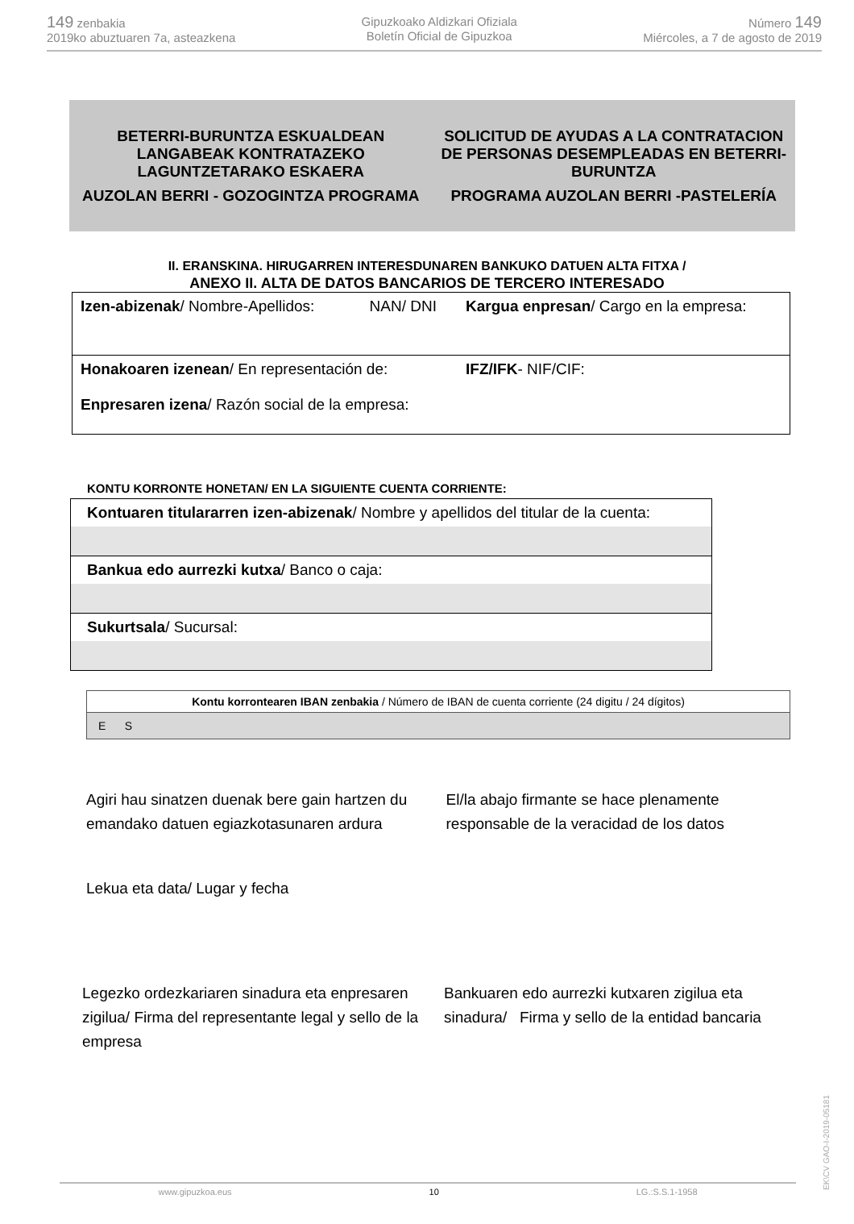149 zenbakia
2019ko abuztuaren 7a, asteazkena
Gipuzkoako Aldizkari Ofiziala
Boletín Oficial de Gipuzkoa
Número 149
Miércoles, a 7 de agosto de 2019
BETERRI-BURUNTZA ESKUALDEAN LANGABEAK KONTRATAZEKO LAGUNTZETARAKO ESKAERA
AUZOLAN BERRI - GOZOGINTZA PROGRAMA
SOLICITUD DE AYUDAS A LA CONTRATACION DE PERSONAS DESEMPLEADAS EN BETERRI-BURUNTZA
PROGRAMA AUZOLAN BERRI -PASTELERÍA
II. ERANSKINA. HIRUGARREN INTERESDUNAREN BANKUKO DATUEN ALTA FITXA /
ANEXO II. ALTA DE DATOS BANCARIOS DE TERCERO INTERESADO
| Izen-abizenak / Nombre-Apellidos: | NAN/ DNI | Kargua enpresan / Cargo en la empresa: |
| Honakoaren izenean / En representación de: Enpresaren izena / Razón social de la empresa: | | IFZ/IFK - NIF/CIF: |
KONTU KORRONTE HONETAN/ EN LA SIGUIENTE CUENTA CORRIENTE:
| Kontuaren titulararren izen-abizenak / Nombre y apellidos del titular de la cuenta: |
| Bankua edo aurrezki kutxa / Banco o caja: |
| Sukurtsala / Sucursal: |
| Kontu korrontearen IBAN zenbakia / Número de IBAN de cuenta corriente (24 digitu / 24 dígitos) |
| E S |
Agiri hau sinatzen duenak bere gain hartzen du emandako datuen egiazkotasunaren ardura
El/la abajo firmante se hace plenamente responsable de la veracidad de los datos
Lekua eta data/ Lugar y fecha
Legezko ordezkariaren sinadura eta enpresaren zigilua/ Firma del representante legal y sello de la empresa
Bankuaren edo aurrezki kutxaren zigilua eta sinadura/ Firma y sello de la entidad bancaria
www.gipuzkoa.eus 10 LG.:S.S.1-1958
EK\CV GAO-I-2019-05181